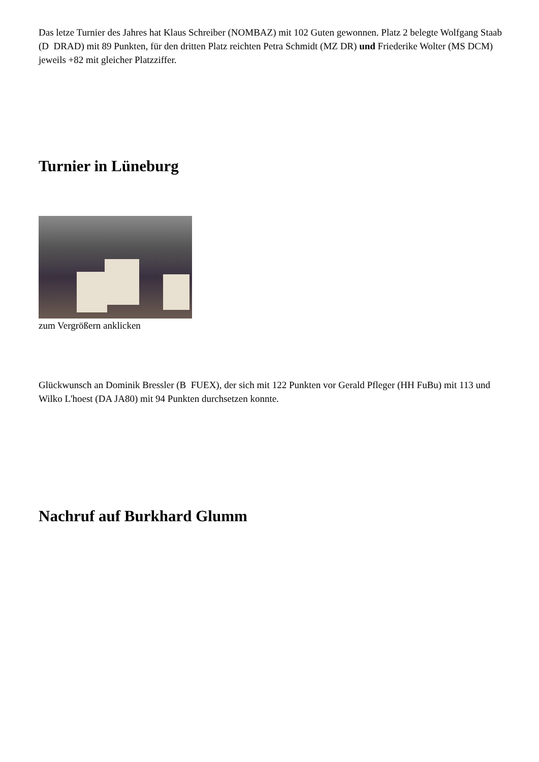Das letze Turnier des Jahres hat Klaus Schreiber (NOMBAZ) mit 102 Guten gewonnen. Platz 2 belegte Wolfgang Staab (D DRAD) mit 89 Punkten, für den dritten Platz reichten Petra Schmidt (MZ DR) und Friederike Wolter (MS DCM) jeweils +82 mit gleicher Platzziffer.
Turnier in Lüneburg
zum Vergrößern anklicken
Glückwunsch an Dominik Bressler (B FUEX), der sich mit 122 Punkten vor Gerald Pfleger (HH FuBu) mit 113 und Wilko L'hoest (DA JA80) mit 94 Punkten durchsetzen konnte.
Nachruf auf Burkhard Glumm